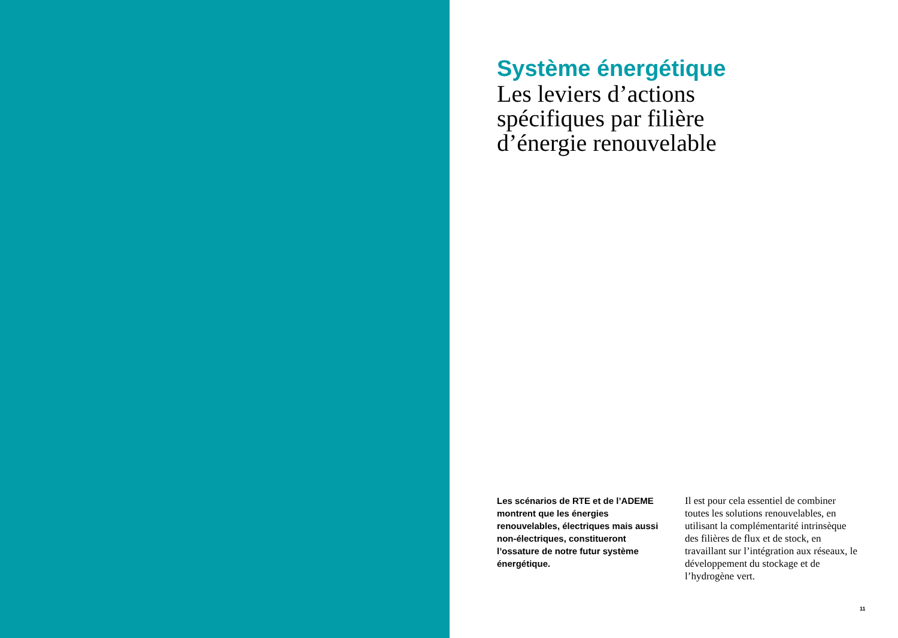Système énergétique
Les leviers d’actions
spécifiques par filière
d’énergie renouvelable
Les scénarios de RTE et de l’ADEME montrent que les énergies renouvelables, électriques mais aussi non-électriques, constitueront l’ossature de notre futur système énergétique.
Il est pour cela essentiel de combiner toutes les solutions renouvelables, en utilisant la complémentarité intrinsèque des filières de flux et de stock, en travaillant sur l’intégration aux réseaux, le développement du stockage et de l’hydrogène vert.
11